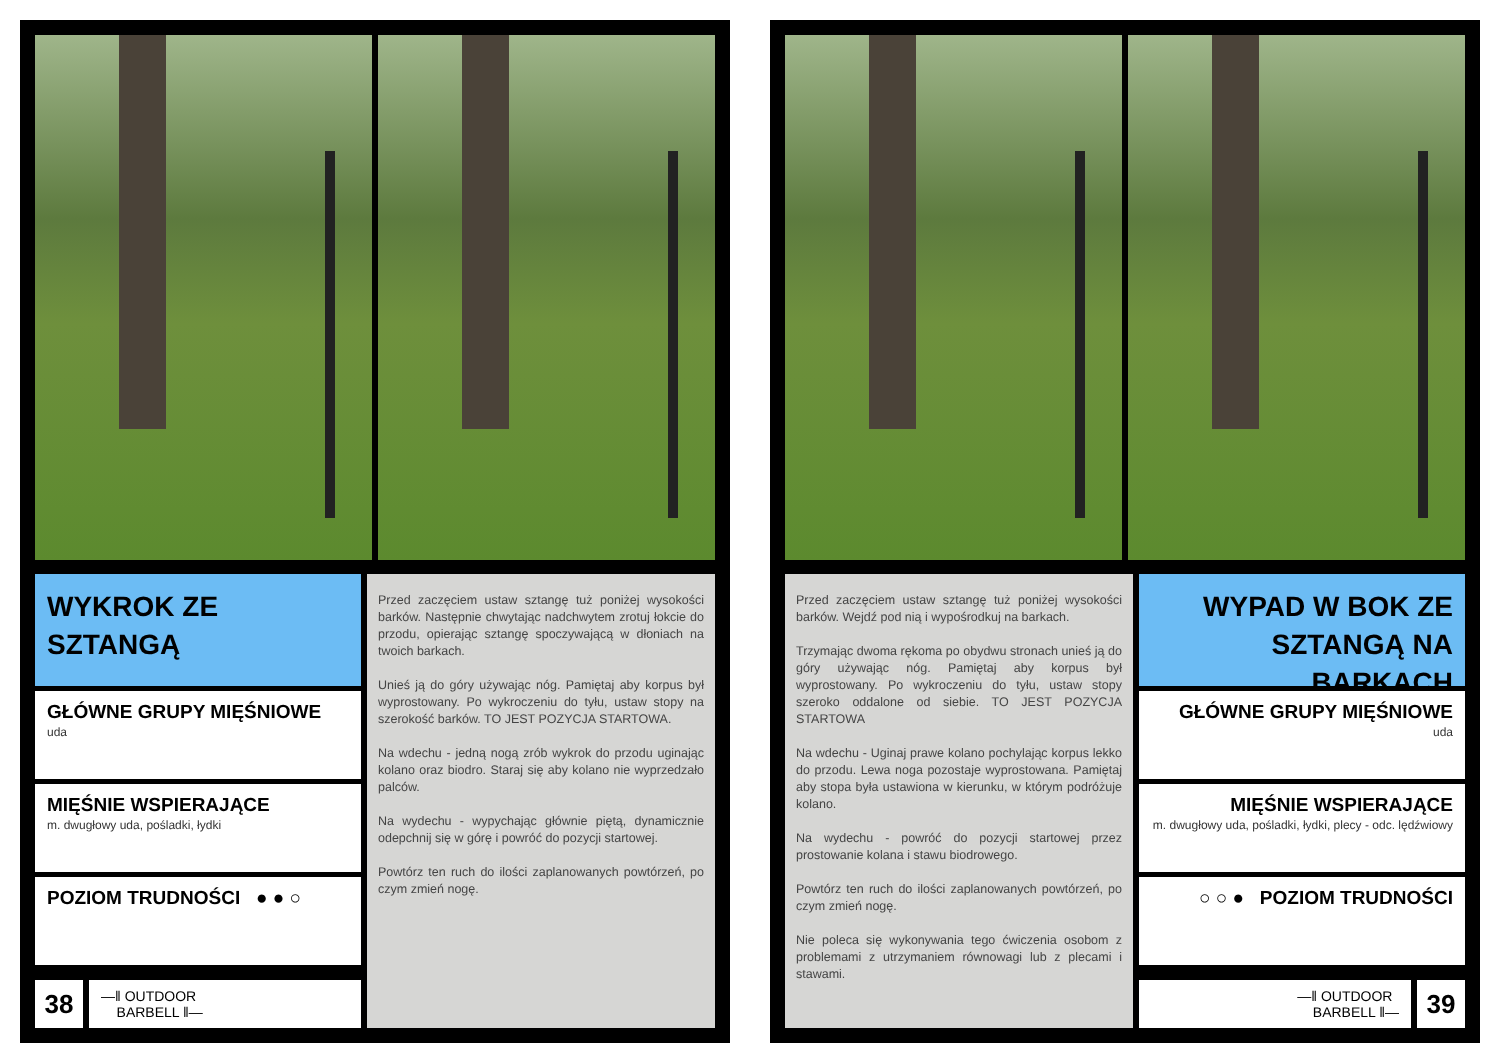WYKROK ZE SZTANGĄ
GŁÓWNE GRUPY MIĘŚNIOWE
uda
MIĘŚNIE WSPIERAJĄCE
m. dwugłowy uda, pośladki, łydki
POZIOM TRUDNOŚCI ● ● ○
38
—‖ OUTDOOR
BARBELL ‖—
Przed zaczęciem ustaw sztangę tuż poniżej wysokości barków. Następnie chwytając nadchwytem zrotuj łokcie do przodu, opierając sztangę spoczywającą w dłoniach na twoich barkach.
Unieś ją do góry używając nóg. Pamiętaj aby korpus był wyprostowany. Po wykroczeniu do tyłu, ustaw stopy na szerokość barków. TO JEST POZYCJA STARTOWA.
Na wdechu - jedną nogą zrób wykrok do przodu uginając kolano oraz biodro. Staraj się aby kolano nie wyprzedzało palców.
Na wydechu - wypychając głównie piętą, dynamicznie odepchnij się w górę i powróć do pozycji startowej.
Powtórz ten ruch do ilości zaplanowanych powtórzeń, po czym zmień nogę.
Przed zaczęciem ustaw sztangę tuż poniżej wysokości barków. Wejdź pod nią i wypośrodkuj na barkach.
Trzymając dwoma rękoma po obydwu stronach unieś ją do góry używając nóg. Pamiętaj aby korpus był wyprostowany. Po wykroczeniu do tyłu, ustaw stopy szeroko oddalone od siebie. TO JEST POZYCJA STARTOWA
Na wdechu - Uginaj prawe kolano pochylając korpus lekko do przodu. Lewa noga pozostaje wyprostowana. Pamiętaj aby stopa była ustawiona w kierunku, w którym podróżuje kolano.
Na wydechu - powróć do pozycji startowej przez prostowanie kolana i stawu biodrowego.
Powtórz ten ruch do ilości zaplanowanych powtórzeń, po czym zmień nogę.
Nie poleca się wykonywania tego ćwiczenia osobom z problemami z utrzymaniem równowagi lub z plecami i stawami.
WYPAD W BOK ZE SZTANGĄ NA BARKACH
GŁÓWNE GRUPY MIĘŚNIOWE
uda
MIĘŚNIE WSPIERAJĄCE
m. dwugłowy uda, pośladki, łydki, plecy - odc. lędźwiowy
○ ○ ● POZIOM TRUDNOŚCI
—‖ OUTDOOR
BARBELL ‖—
39